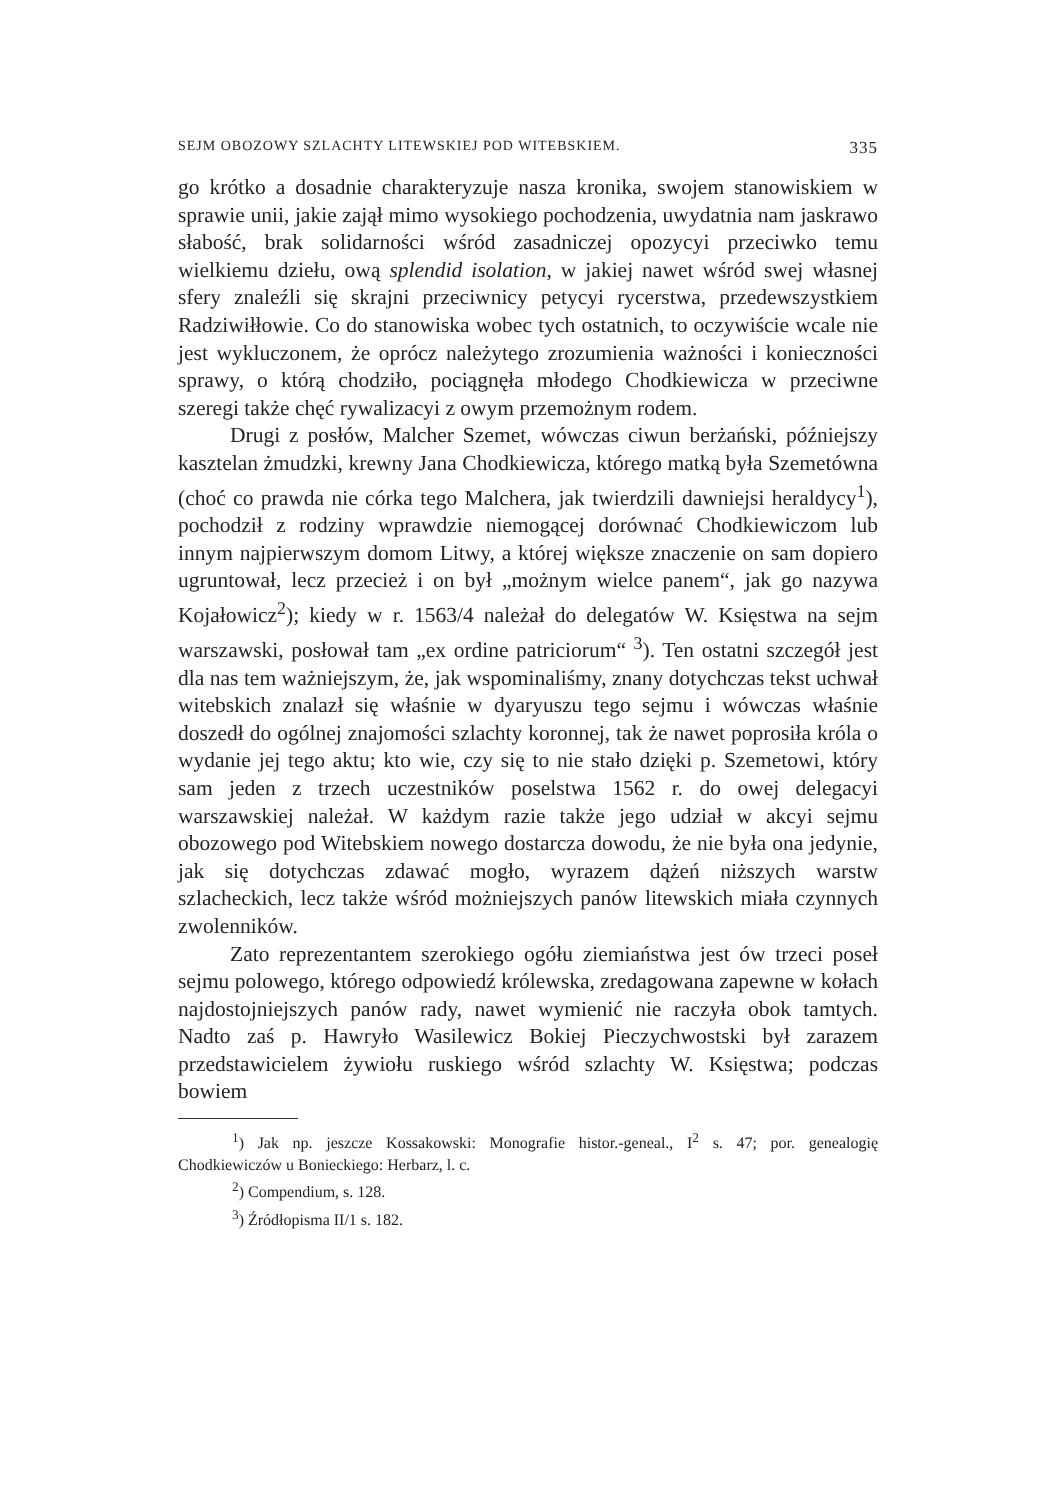SEJM OBOZOWY SZLACHTY LITEWSKIEJ POD WITEBSKIEM. 335
go krótko a dosadnie charakteryzuje nasza kronika, swojem stanowiskiem w sprawie unii, jakie zajął mimo wysokiego pochodzenia, uwydatnia nam jaskrawo słabość, brak solidarności wśród zasadniczej opozycyi przeciwko temu wielkiemu dziełu, ową splendid isolation, w jakiej nawet wśród swej własnej sfery znaleźli się skrajni przeciwnicy petycyi rycerstwa, przedewszystkiem Radziwiłłowie. Co do stanowiska wobec tych ostatnich, to oczywiście wcale nie jest wykluczonem, że oprócz należytego zrozumienia ważności i konieczności sprawy, o którą chodziło, pociągnęła młodego Chodkiewicza w przeciwne szeregi także chęć rywalizacyi z owym przemożnym rodem.
Drugi z posłów, Malcher Szemet, wówczas ciwun berżański, późniejszy kasztelan żmudzki, krewny Jana Chodkiewicza, którego matką była Szemetówna (choć co prawda nie córka tego Malchera, jak twierdzili dawniejsi heraldycy<sup>1</sup>), pochodził z rodziny wprawdzie niemogącej dorównać Chodkiewiczom lub innym najpierwszym domom Litwy, a której większe znaczenie on sam dopiero ugruntował, lecz przecież i on był „możnym wielce panem“, jak go nazywa Kojałowicz<sup>2</sup>); kiedy w r. 1563/4 należał do delegatów W. Księstwa na sejm warszawski, posłował tam „ex ordine patriciorum“ <sup>3</sup>). Ten ostatni szczegół jest dla nas tem ważniejszym, że, jak wspominaliśmy, znany dotychczas tekst uchwał witebskich znalazł się właśnie w dyaryuszu tego sejmu i wówczas właśnie doszedł do ogólnej znajomości szlachty koronnej, tak że nawet poprosiła króla o wydanie jej tego aktu; kto wie, czy się to nie stało dzięki p. Szemetowi, który sam jeden z trzech uczestników poselstwa 1562 r. do owej delegacyi warszawskiej należał. W każdym razie także jego udział w akcyi sejmu obozowego pod Witebskiem nowego dostarcza dowodu, że nie była ona jedynie, jak się dotychczas zdawać mogło, wyrazem dążeń niższych warstw szlacheckich, lecz także wśród możniejszych panów litewskich miała czynnych zwolenników.
Zato reprezentantem szerokiego ogółu ziemiaństwa jest ów trzeci poseł sejmu polowego, którego odpowiedź królewska, zredagowana zapewne w kołach najdostojniejszych panów rady, nawet wymienić nie raczyła obok tamtych. Nadto zaś p. Hawryło Wasilewicz Bokiej Pieczychwostski był zarazem przedstawicielem żywiołu ruskiego wśród szlachty W. Księstwa; podczas bowiem
<sup>1</sup>) Jak np. jeszcze Kossakowski: Monografie histor.-geneal., I<sup>2</sup> s. 47; por. genealogię Chodkiewiczów u Bonieckiego: Herbarz, l. c.
<sup>2</sup>) Compendium, s. 128.
<sup>3</sup>) Źródłopisma II/1 s. 182.